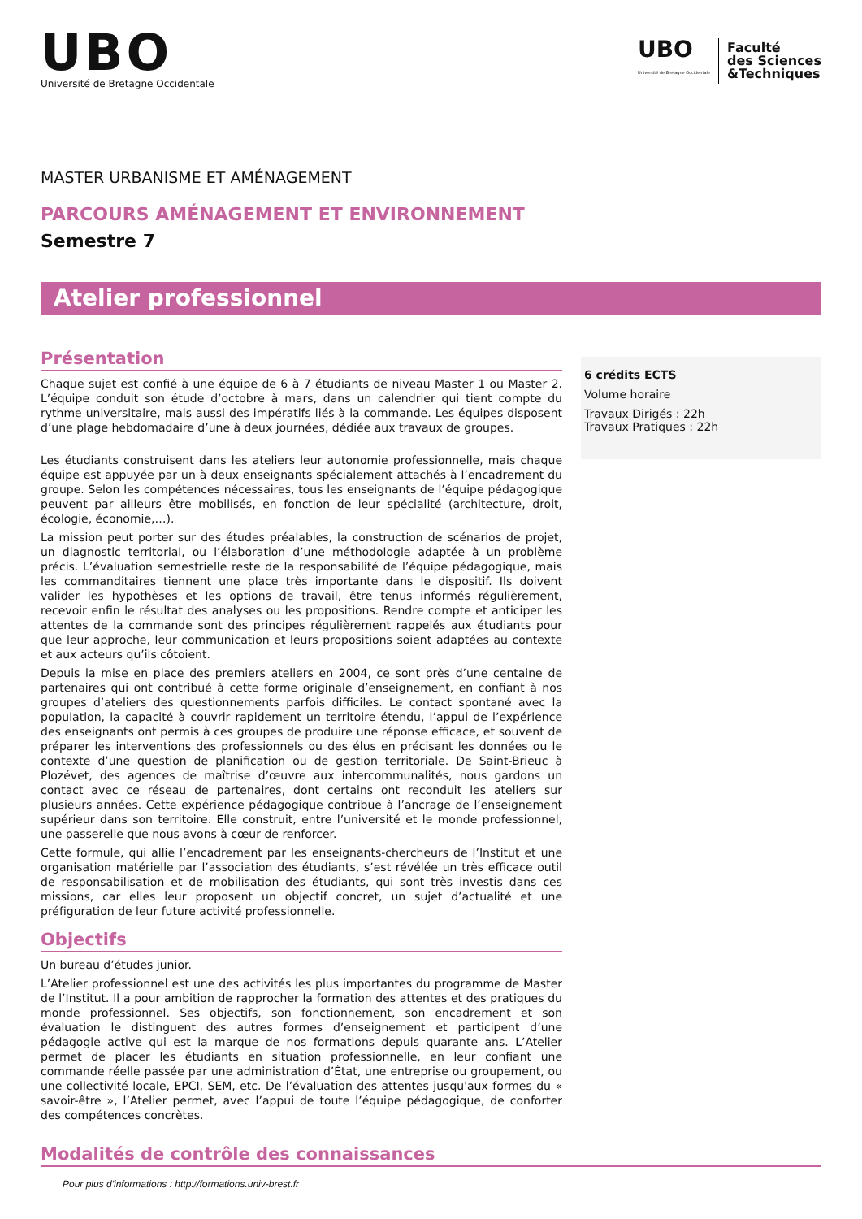UBO
Université de Bretagne Occidentale
UBO
Université de Bretagne Occidentale
Faculté
des Sciences
&Techniques
MASTER URBANISME ET AMÉNAGEMENT
PARCOURS AMÉNAGEMENT ET ENVIRONNEMENT
Semestre 7
Atelier professionnel
Présentation
Chaque sujet est confié à une équipe de 6 à 7 étudiants de niveau Master 1 ou Master 2. L’équipe conduit son étude d’octobre à mars, dans un calendrier qui tient compte du rythme universitaire, mais aussi des impératifs liés à la commande. Les équipes disposent d’une plage hebdomadaire d’une à deux journées, dédiée aux travaux de groupes.
Les étudiants construisent dans les ateliers leur autonomie professionnelle, mais chaque équipe est appuyée par un à deux enseignants spécialement attachés à l’encadrement du groupe. Selon les compétences nécessaires, tous les enseignants de l’équipe pédagogique peuvent par ailleurs être mobilisés, en fonction de leur spécialité (architecture, droit, écologie, économie,…).
La mission peut porter sur des études préalables, la construction de scénarios de projet, un diagnostic territorial, ou l’élaboration d’une méthodologie adaptée à un problème précis. L’évaluation semestrielle reste de la responsabilité de l’équipe pédagogique, mais les commanditaires tiennent une place très importante dans le dispositif. Ils doivent valider les hypothèses et les options de travail, être tenus informés régulièrement, recevoir enfin le résultat des analyses ou les propositions. Rendre compte et anticiper les attentes de la commande sont des principes régulièrement rappelés aux étudiants pour que leur approche, leur communication et leurs propositions soient adaptées au contexte et aux acteurs qu’ils côtoient.
Depuis la mise en place des premiers ateliers en 2004, ce sont près d’une centaine de partenaires qui ont contribué à cette forme originale d’enseignement, en confiant à nos groupes d’ateliers des questionnements parfois difficiles. Le contact spontané avec la population, la capacité à couvrir rapidement un territoire étendu, l’appui de l’expérience des enseignants ont permis à ces groupes de produire une réponse efficace, et souvent de préparer les interventions des professionnels ou des élus en précisant les données ou le contexte d’une question de planification ou de gestion territoriale. De Saint-Brieuc à Plozévet, des agences de maîtrise d’œuvre aux intercommunalités, nous gardons un contact avec ce réseau de partenaires, dont certains ont reconduit les ateliers sur plusieurs années. Cette expérience pédagogique contribue à l’ancrage de l’enseignement supérieur dans son territoire. Elle construit, entre l’université et le monde professionnel, une passerelle que nous avons à cœur de renforcer.
Cette formule, qui allie l’encadrement par les enseignants-chercheurs de l’Institut et une organisation matérielle par l’association des étudiants, s’est révélée un très efficace outil de responsabilisation et de mobilisation des étudiants, qui sont très investis dans ces missions, car elles leur proposent un objectif concret, un sujet d’actualité et une préfiguration de leur future activité professionnelle.
Objectifs
Un bureau d’études junior.
L’Atelier professionnel est une des activités les plus importantes du programme de Master de l’Institut. Il a pour ambition de rapprocher la formation des attentes et des pratiques du monde professionnel. Ses objectifs, son fonctionnement, son encadrement et son évaluation le distinguent des autres formes d’enseignement et participent d’une pédagogie active qui est la marque de nos formations depuis quarante ans. L’Atelier permet de placer les étudiants en situation professionnelle, en leur confiant une commande réelle passée par une administration d’État, une entreprise ou groupement, ou une collectivité locale, EPCI, SEM, etc. De l’évaluation des attentes jusqu'aux formes du « savoir-être », l’Atelier permet, avec l’appui de toute l’équipe pédagogique, de conforter des compétences concrètes.
6 crédits ECTS
Volume horaire
Travaux Dirigés : 22h
Travaux Pratiques : 22h
Modalités de contrôle des connaissances
Pour plus d'informations : http://formations.univ-brest.fr